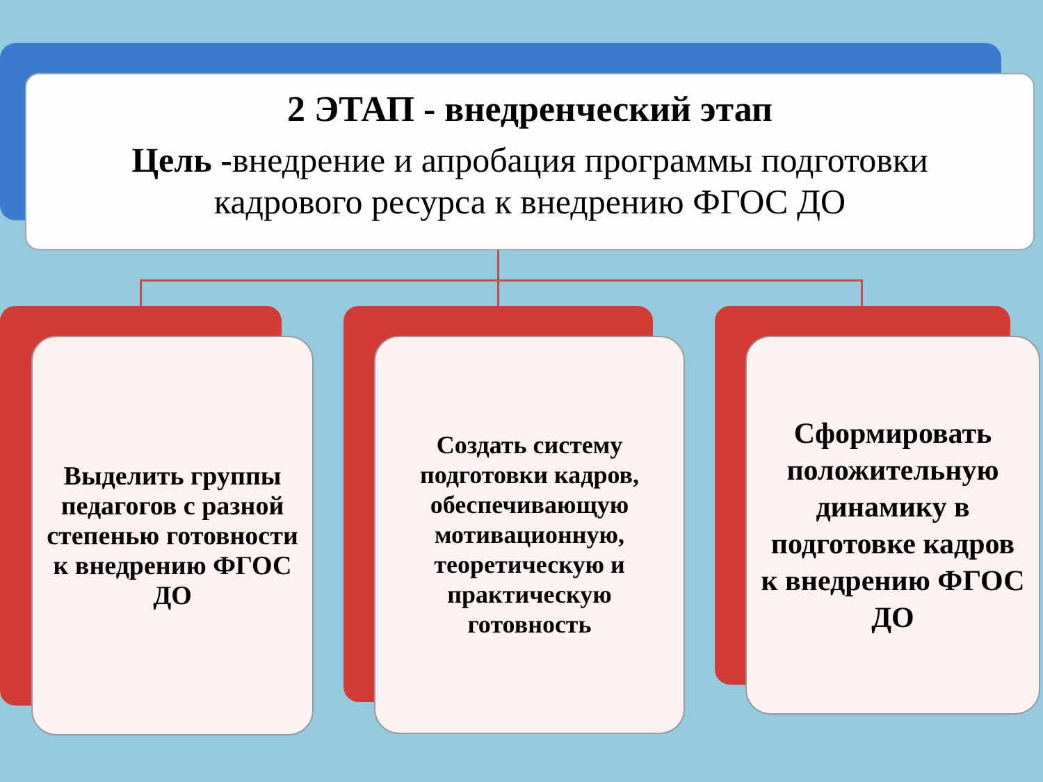2 ЭТАП - внедренческий этап
Цель -внедрение и апробация программы подготовки кадрового ресурса к внедрению ФГОС ДО
Выделить группы педагогов с разной степенью готовности к внедрению ФГОС ДО
Создать систему подготовки кадров, обеспечивающую мотивационную, теоретическую и практическую готовность
Сформировать положительную динамику в подготовке кадров к внедрению ФГОС ДО